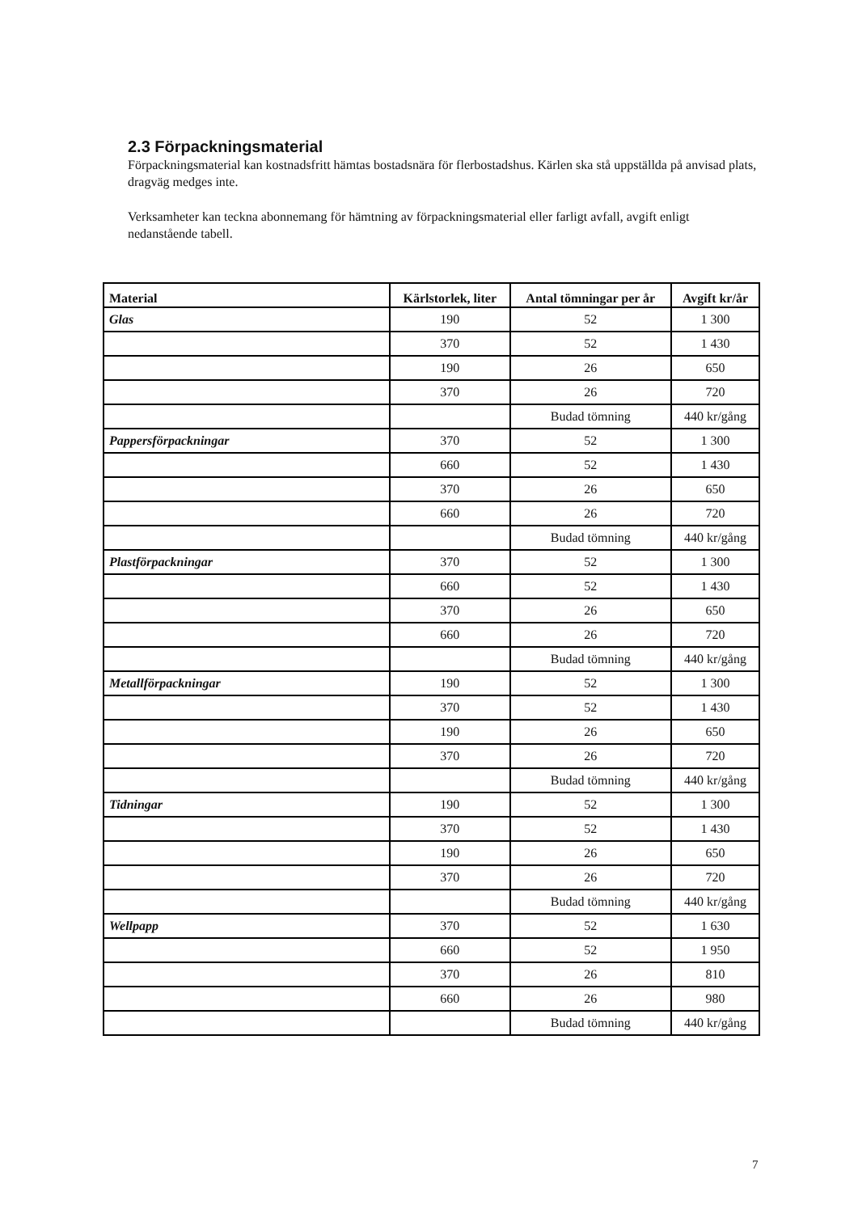2.3 Förpackningsmaterial
Förpackningsmaterial kan kostnadsfritt hämtas bostadsnära för flerbostadshus. Kärlen ska stå uppställda på anvisad plats, dragväg medges inte.
Verksamheter kan teckna abonnemang för hämtning av förpackningsmaterial eller farligt avfall, avgift enligt nedanstående tabell.
| Material | Kärlstorlek, liter | Antal tömningar per år | Avgift kr/år |
| --- | --- | --- | --- |
| Glas | 190 | 52 | 1 300 |
| | 370 | 52 | 1 430 |
| | 190 | 26 | 650 |
| | 370 | 26 | 720 |
| | | Budad tömning | 440 kr/gång |
| Pappersförpackningar | 370 | 52 | 1 300 |
| | 660 | 52 | 1 430 |
| | 370 | 26 | 650 |
| | 660 | 26 | 720 |
| | | Budad tömning | 440 kr/gång |
| Plastförpackningar | 370 | 52 | 1 300 |
| | 660 | 52 | 1 430 |
| | 370 | 26 | 650 |
| | 660 | 26 | 720 |
| | | Budad tömning | 440 kr/gång |
| Metallförpackningar | 190 | 52 | 1 300 |
| | 370 | 52 | 1 430 |
| | 190 | 26 | 650 |
| | 370 | 26 | 720 |
| | | Budad tömning | 440 kr/gång |
| Tidningar | 190 | 52 | 1 300 |
| | 370 | 52 | 1 430 |
| | 190 | 26 | 650 |
| | 370 | 26 | 720 |
| | | Budad tömning | 440 kr/gång |
| Wellpapp | 370 | 52 | 1 630 |
| | 660 | 52 | 1 950 |
| | 370 | 26 | 810 |
| | 660 | 26 | 980 |
| | | Budad tömning | 440 kr/gång |
7